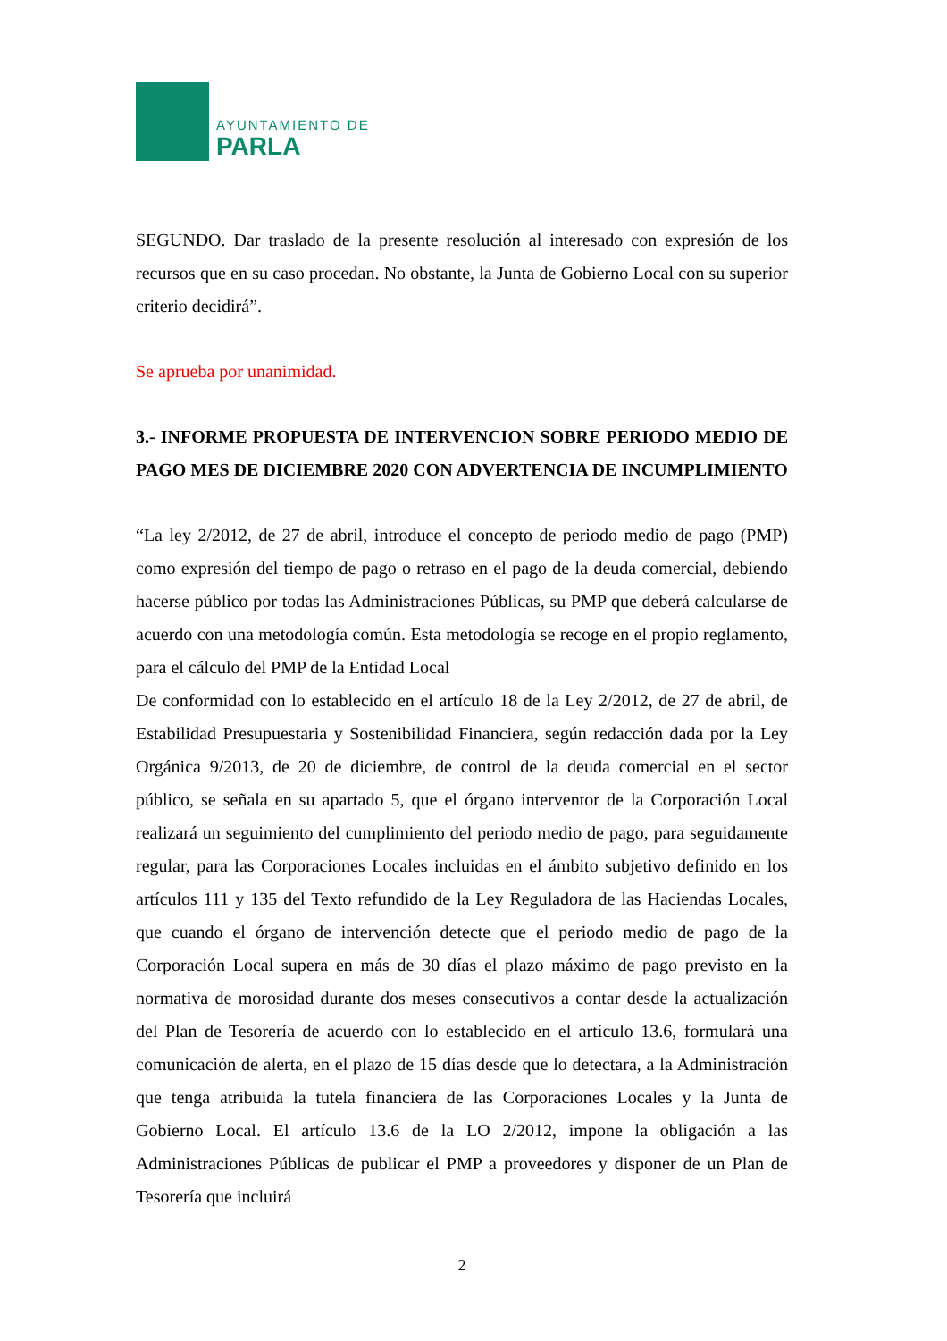AYUNTAMIENTO DE
PARLA
SEGUNDO. Dar traslado de la presente resolución al interesado con expresión de los recursos que en su caso procedan. No obstante, la Junta de Gobierno Local con su superior criterio decidirá”.
Se aprueba por unanimidad.
3.- INFORME PROPUESTA DE INTERVENCION SOBRE PERIODO MEDIO DE PAGO MES DE DICIEMBRE 2020 CON ADVERTENCIA DE INCUMPLIMIENTO
“La ley 2/2012, de 27 de abril, introduce el concepto de periodo medio de pago (PMP) como expresión del tiempo de pago o retraso en el pago de la deuda comercial, debiendo hacerse público por todas las Administraciones Públicas, su PMP que deberá calcularse de acuerdo con una metodología común. Esta metodología se recoge en el propio reglamento, para el cálculo del PMP de la Entidad Local
De conformidad con lo establecido en el artículo 18 de la Ley 2/2012, de 27 de abril, de Estabilidad Presupuestaria y Sostenibilidad Financiera, según redacción dada por la Ley Orgánica 9/2013, de 20 de diciembre, de control de la deuda comercial en el sector público, se señala en su apartado 5, que el órgano interventor de la Corporación Local realizará un seguimiento del cumplimiento del periodo medio de pago, para seguidamente regular, para las Corporaciones Locales incluidas en el ámbito subjetivo definido en los artículos 111 y 135 del Texto refundido de la Ley Reguladora de las Haciendas Locales, que cuando el órgano de intervención detecte que el periodo medio de pago de la Corporación Local supera en más de 30 días el plazo máximo de pago previsto en la normativa de morosidad durante dos meses consecutivos a contar desde la actualización del Plan de Tesorería de acuerdo con lo establecido en el artículo 13.6, formulará una comunicación de alerta, en el plazo de 15 días desde que lo detectara, a la Administración que tenga atribuida la tutela financiera de las Corporaciones Locales y la Junta de Gobierno Local. El artículo 13.6 de la LO 2/2012, impone la obligación a las Administraciones Públicas de publicar el PMP a proveedores y disponer de un Plan de Tesorería que incluirá
2